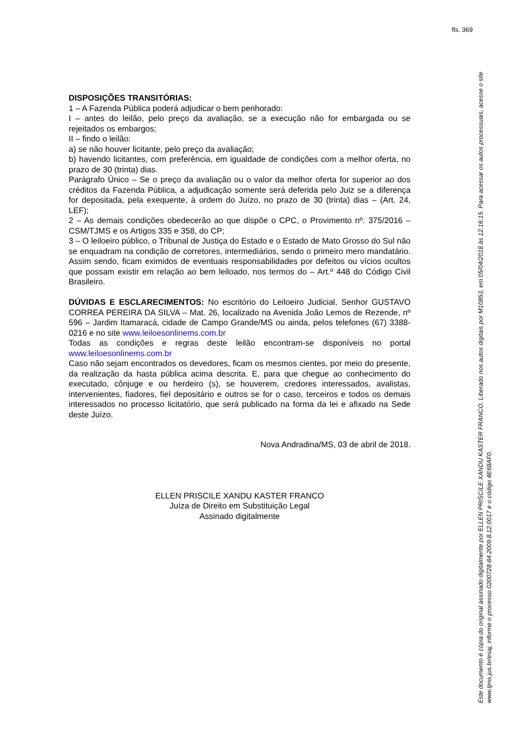fls. 369
DISPOSIÇÕES TRANSITÓRIAS:
1 – A Fazenda Pública poderá adjudicar o bem penhorado:
I – antes do leilão, pelo preço da avaliação, se a execução não for embargada ou se rejeitados os embargos;
II – findo o leilão:
a) se não houver licitante, pelo preço da avaliação;
b) havendo licitantes, com preferência, em igualdade de condições com a melhor oferta, no prazo de 30 (trinta) dias.
Parágrafo Único – Se o preço da avaliação ou o valor da melhor oferta for superior ao dos créditos da Fazenda Pública, a adjudicação somente será deferida pelo Juiz se a diferença for depositada, pela exequente, à ordem do Juízo, no prazo de 30 (trinta) dias – (Art. 24, LEF);
2 – As demais condições obedecerão ao que dispõe o CPC, o Provimento nº. 375/2016 – CSM/TJMS e os Artigos 335 e 358, do CP;
3 – O leiloeiro público, o Tribunal de Justiça do Estado e o Estado de Mato Grosso do Sul não se enquadram na condição de corretores, intermediários, sendo o primeiro mero mandatário. Assim sendo, ficam eximidos de eventuais responsabilidades por defeitos ou vícios ocultos que possam existir em relação ao bem leiloado, nos termos do – Art.º 448 do Código Civil Brasileiro.
DÚVIDAS E ESCLARECIMENTOS: No escritório do Leiloeiro Judicial, Senhor GUSTAVO CORREA PEREIRA DA SILVA – Mat. 26, localizado na Avenida João Lemos de Rezende, nº 596 – Jardim Itamaracá, cidade de Campo Grande/MS ou ainda, pelos telefones (67) 3388-0216 e no site www.leiloesonlinems.com.br
Todas as condições e regras deste leilão encontram-se disponíveis no portal www.leiloesonlinems.com.br
Caso não sejam encontrados os devedores, ficam os mesmos cientes, por meio do presente, da realização da hasta pública acima descrita. E, para que chegue ao conhecimento do executado, cônjuge e ou herdeiro (s), se houverem, credores interessados, avalistas, intervenientes, fiadores, fiel depositário e outros se for o caso, terceiros e todos os demais interessados no processo licitatório, que será publicado na forma da lei e afixado na Sede deste Juízo.
Nova Andradina/MS, 03 de abril de 2018.
ELLEN PRISCILE XANDU KASTER FRANCO
Juíza de Direito em Substituição Legal
Assinado digitalmente
Este documento é cópia do original assinado digitalmente por ELLEN PRISCILE XANDU KASTER FRANCO. Liberado nos autos digitais por M10853, em 05/04/2018 às 12:16:15. Para acessar os autos processuais, acesse o site www.tjms.jus.br/esaj, informe o processo 0200728-84.2009.8.12.0017 e o código 4E68AF0.